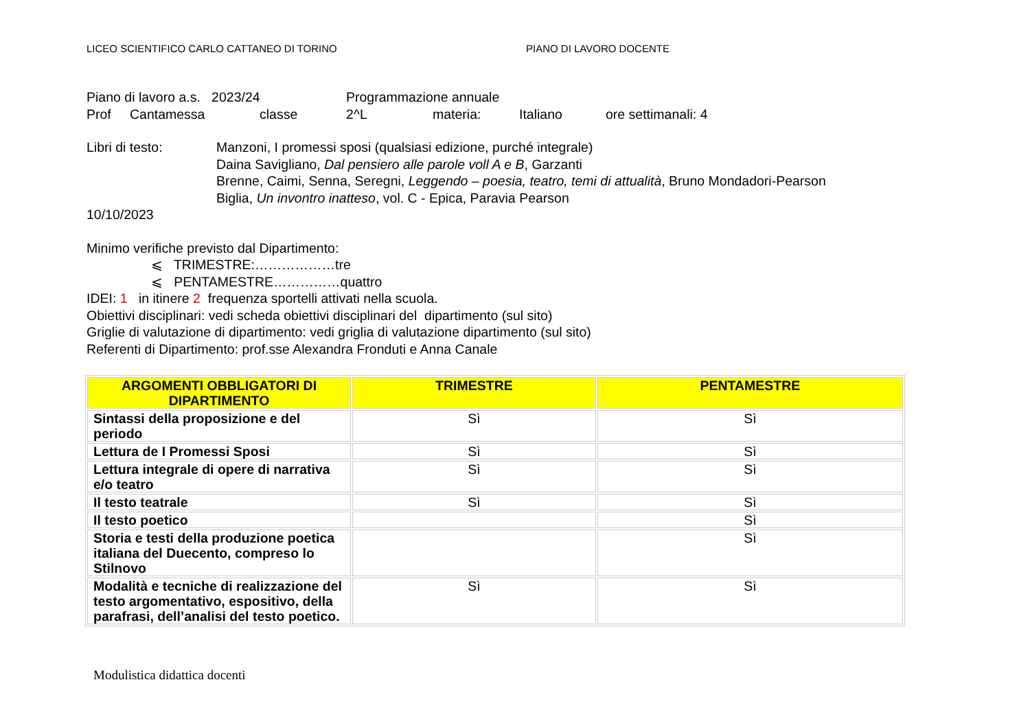LICEO SCIENTIFICO CARLO CATTANEO DI TORINO PIANO DI LAVORO DOCENTE
Piano di lavoro a.s. 2023/24 Programmazione annuale
Prof Cantamessa classe 2^L materia: Italiano ore settimanali: 4
Libri di testo: Manzoni, I promessi sposi (qualsiasi edizione, purché integrale)
Daina Savigliano, Dal pensiero alle parole voll A e B, Garzanti
Brenne, Caimi, Senna, Seregni, Leggendo – poesia, teatro, temi di attualità, Bruno Mondadori-Pearson
Biglia, Un invontro inatteso, vol. C - Epica, Paravia Pearson
10/10/2023
Minimo verifiche previsto dal Dipartimento:
⩽ TRIMESTRE:………………tre
⩽ PENTAMESTRE……………quattro
IDEI: 1 in itinere 2 frequenza sportelli attivati nella scuola.
Obiettivi disciplinari: vedi scheda obiettivi disciplinari del dipartimento (sul sito)
Griglie di valutazione di dipartimento: vedi griglia di valutazione dipartimento (sul sito)
Referenti di Dipartimento: prof.sse Alexandra Fronduti e Anna Canale
| ARGOMENTI OBBLIGATORI DI DIPARTIMENTO | TRIMESTRE | PENTAMESTRE |
| --- | --- | --- |
| Sintassi della proposizione e del periodo | Sì | Sì |
| Lettura de I Promessi Sposi | Sì | Sì |
| Lettura integrale di opere di narrativa e/o teatro | Sì | Sì |
| Il testo teatrale | Sì | Sì |
| Il testo poetico | | Sì |
| Storia e testi della produzione poetica italiana del Duecento, compreso lo Stilnovo | | Sì |
| Modalità e tecniche di realizzazione del testo argomentativo, espositivo, della parafrasi, dell’analisi del testo poetico. | Sì | Sì |
Modulistica didattica docenti